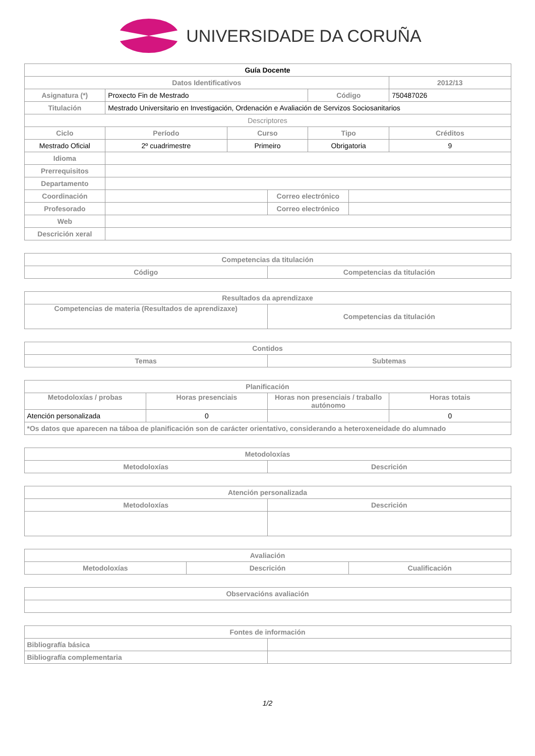UNIVERSIDADE DA CORUÑA
| Guía Docente | | | | | | |
| Datos Identificativos | | | | | | 2012/13 |
| Asignatura (*) | Proxecto Fin de Mestrado | | | Código | | 750487026 |
| Titulación | Mestrado Universitario en Investigación, Ordenación e Avaliación de Servizos Sociosanitarios | | | | | |
| Descriptores | | | | | | |
| Ciclo | Período | Curso | | Tipo | | Créditos |
| Mestrado Oficial | 2º cuadrimestre | Primeiro | | Obrigatoria | | 9 |
| Idioma | | | | | | |
| Prerrequisitos | | | | | | |
| Departamento | | | | | | |
| Coordinación | | | Correo electrónico | | | |
| Profesorado | | | Correo electrónico | | | |
| Web | | | | | | |
| Descrición xeral | | | | | | |
| Competencias da titulación | |
| --- | --- |
| Código | Competencias da titulación |
| Resultados da aprendizaxe | |
| --- | --- |
| Competencias de materia (Resultados de aprendizaxe) | Competencias da titulación |
| Contidos | |
| --- | --- |
| Temas | Subtemas |
| Planificación | | | |
| --- | --- | --- | --- |
| Metodoloxías / probas | Horas presenciais | Horas non presenciais / traballo autónomo | Horas totais |
| Atención personalizada | 0 | | 0 |
| *Os datos que aparecen na táboa de planificación son de carácter orientativo, considerando a heteroxeneidade do alumnado | | | |
| Metodoloxías | |
| --- | --- |
| Metodoloxías | Descrición |
| Atención personalizada | |
| --- | --- |
| Metodoloxías | Descrición |
| Avaliación | | |
| --- | --- | --- |
| Metodoloxías | Descrición | Cualificación |
| Observacións avaliación |
| --- |
| Fontes de información | |
| --- | --- |
| Bibliografía básica | |
| Bibliografía complementaria | |
1/2